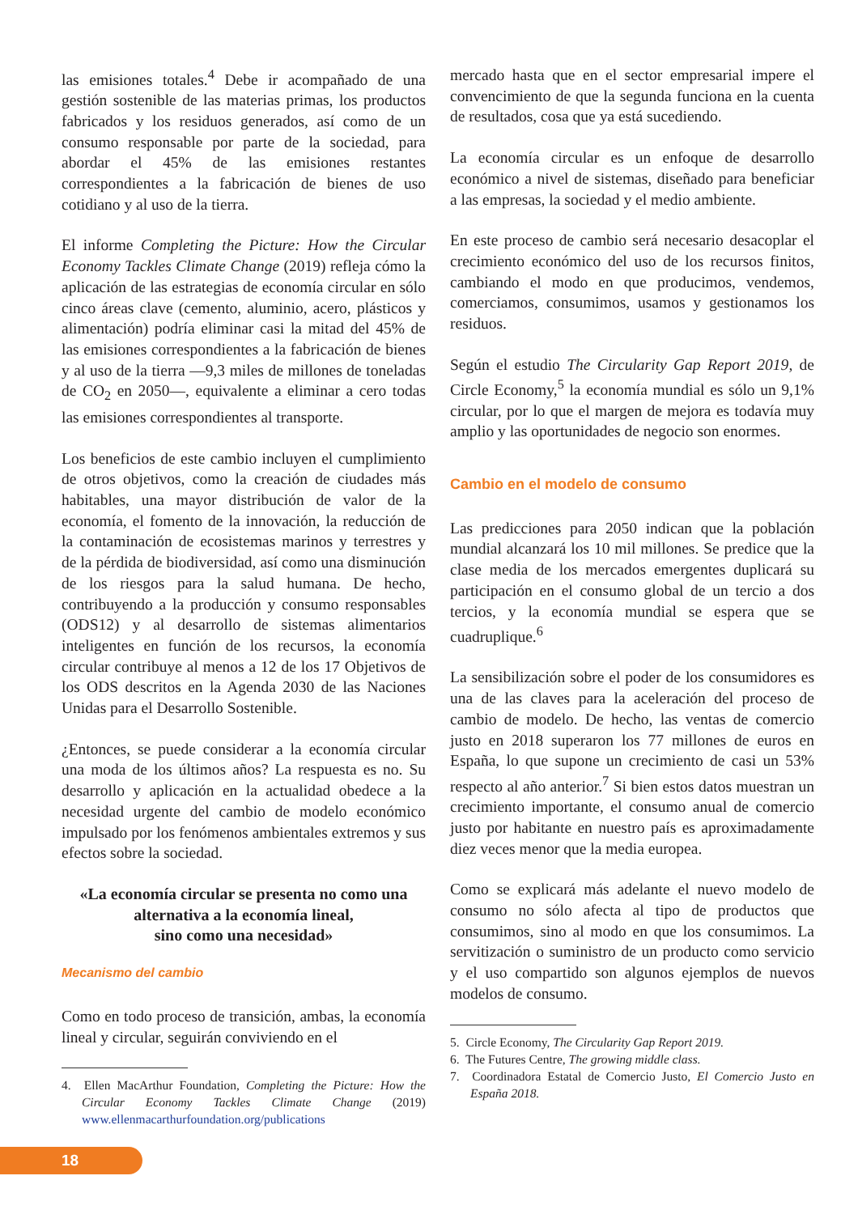las emisiones totales.<sup>4</sup> Debe ir acompañado de una gestión sostenible de las materias primas, los productos fabricados y los residuos generados, así como de un consumo responsable por parte de la sociedad, para abordar el 45% de las emisiones restantes correspondientes a la fabricación de bienes de uso cotidiano y al uso de la tierra.
El informe Completing the Picture: How the Circular Economy Tackles Climate Change (2019) refleja cómo la aplicación de las estrategias de economía circular en sólo cinco áreas clave (cemento, aluminio, acero, plásticos y alimentación) podría eliminar casi la mitad del 45% de las emisiones correspondientes a la fabricación de bienes y al uso de la tierra —9,3 miles de millones de toneladas de CO<sub>2</sub> en 2050—, equivalente a eliminar a cero todas las emisiones correspondientes al transporte.
Los beneficios de este cambio incluyen el cumplimiento de otros objetivos, como la creación de ciudades más habitables, una mayor distribución de valor de la economía, el fomento de la innovación, la reducción de la contaminación de ecosistemas marinos y terrestres y de la pérdida de biodiversidad, así como una disminución de los riesgos para la salud humana. De hecho, contribuyendo a la producción y consumo responsables (ODS12) y al desarrollo de sistemas alimentarios inteligentes en función de los recursos, la economía circular contribuye al menos a 12 de los 17 Objetivos de los ODS descritos en la Agenda 2030 de las Naciones Unidas para el Desarrollo Sostenible.
¿Entonces, se puede considerar a la economía circular una moda de los últimos años? La respuesta es no. Su desarrollo y aplicación en la actualidad obedece a la necesidad urgente del cambio de modelo económico impulsado por los fenómenos ambientales extremos y sus efectos sobre la sociedad.
«La economía circular se presenta no como una alternativa a la economía lineal,
sino como una necesidad»
Mecanismo del cambio
Como en todo proceso de transición, ambas, la economía lineal y circular, seguirán conviviendo en el
4. Ellen MacArthur Foundation, Completing the Picture: How the Circular Economy Tackles Climate Change (2019) www.ellenmacarthurfoundation.org/publications
mercado hasta que en el sector empresarial impere el convencimiento de que la segunda funciona en la cuenta de resultados, cosa que ya está sucediendo.
La economía circular es un enfoque de desarrollo económico a nivel de sistemas, diseñado para beneficiar a las empresas, la sociedad y el medio ambiente.
En este proceso de cambio será necesario desacoplar el crecimiento económico del uso de los recursos finitos, cambiando el modo en que producimos, vendemos, comerciamos, consumimos, usamos y gestionamos los residuos.
Según el estudio The Circularity Gap Report 2019, de Circle Economy,<sup>5</sup> la economía mundial es sólo un 9,1% circular, por lo que el margen de mejora es todavía muy amplio y las oportunidades de negocio son enormes.
Cambio en el modelo de consumo
Las predicciones para 2050 indican que la población mundial alcanzará los 10 mil millones. Se predice que la clase media de los mercados emergentes duplicará su participación en el consumo global de un tercio a dos tercios, y la economía mundial se espera que se cuadruplique.<sup>6</sup>
La sensibilización sobre el poder de los consumidores es una de las claves para la aceleración del proceso de cambio de modelo. De hecho, las ventas de comercio justo en 2018 superaron los 77 millones de euros en España, lo que supone un crecimiento de casi un 53% respecto al año anterior.<sup>7</sup> Si bien estos datos muestran un crecimiento importante, el consumo anual de comercio justo por habitante en nuestro país es aproximadamente diez veces menor que la media europea.
Como se explicará más adelante el nuevo modelo de consumo no sólo afecta al tipo de productos que consumimos, sino al modo en que los consumimos. La servitización o suministro de un producto como servicio y el uso compartido son algunos ejemplos de nuevos modelos de consumo.
5. Circle Economy, The Circularity Gap Report 2019.
6. The Futures Centre, The growing middle class.
7. Coordinadora Estatal de Comercio Justo, El Comercio Justo en España 2018.
18